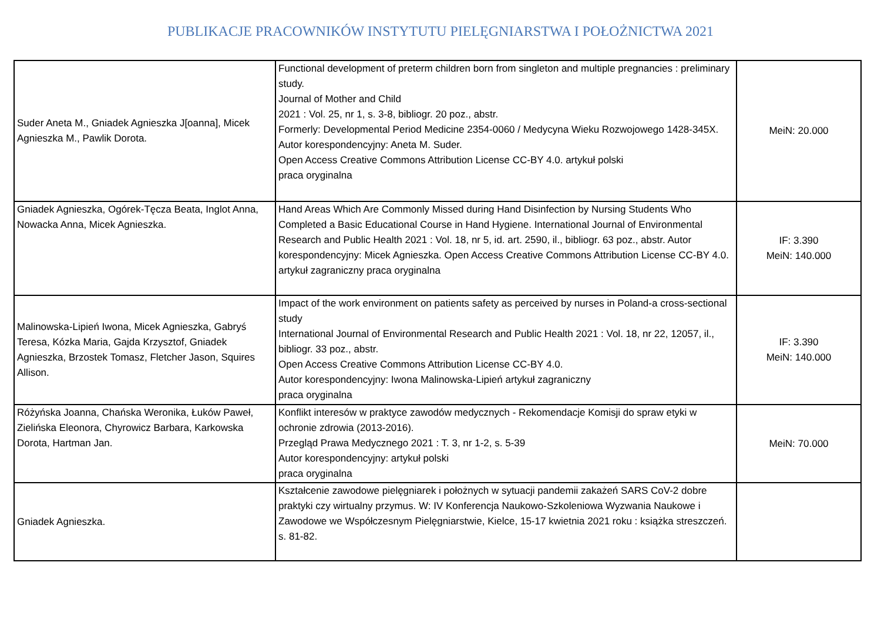PUBLIKACJE PRACOWNIKÓW INSTYTUTU PIELĘGNIARSTWA I POŁOŻNICTWA 2021
| Suder Aneta M., Gniadek Agnieszka J[oanna], Micek Agnieszka M., Pawlik Dorota. | Functional development of preterm children born from singleton and multiple pregnancies : preliminary study. Journal of Mother and Child 2021 : Vol. 25, nr 1, s. 3-8, bibliogr. 20 poz., abstr. Formerly: Developmental Period Medicine 2354-0060 / Medycyna Wieku Rozwojowego 1428-345X. Autor korespondencyjny: Aneta M. Suder. Open Access Creative Commons Attribution License CC-BY 4.0. artykuł polski praca oryginalna | MeiN: 20.000 |
| Gniadek Agnieszka, Ogórek-Tęcza Beata, Inglot Anna, Nowacka Anna, Micek Agnieszka. | Hand Areas Which Are Commonly Missed during Hand Disinfection by Nursing Students Who Completed a Basic Educational Course in Hand Hygiene. International Journal of Environmental Research and Public Health 2021 : Vol. 18, nr 5, id. art. 2590, il., bibliogr. 63 poz., abstr. Autor korespondencyjny: Micek Agnieszka. Open Access Creative Commons Attribution License CC-BY 4.0. artykuł zagraniczny praca oryginalna | IF: 3.390 MeiN: 140.000 |
| Malinowska-Lipień Iwona, Micek Agnieszka, Gabryś Teresa, Kózka Maria, Gajda Krzysztof, Gniadek Agnieszka, Brzostek Tomasz, Fletcher Jason, Squires Allison. | Impact of the work environment on patients safety as perceived by nurses in Poland-a cross-sectional study International Journal of Environmental Research and Public Health 2021 : Vol. 18, nr 22, 12057, il., bibliogr. 33 poz., abstr. Open Access Creative Commons Attribution License CC-BY 4.0. Autor korespondencyjny: Iwona Malinowska-Lipień artykuł zagraniczny praca oryginalna | IF: 3.390 MeiN: 140.000 |
| Różyńska Joanna, Chańska Weronika, Łuków Paweł, Zielińska Eleonora, Chyrowicz Barbara, Karkowska Dorota, Hartman Jan. | Konflikt interesów w praktyce zawodów medycznych - Rekomendacje Komisji do spraw etyki w ochronie zdrowia (2013-2016). Przegląd Prawa Medycznego 2021 : T. 3, nr 1-2, s. 5-39 Autor korespondencyjny: artykuł polski praca oryginalna | MeiN: 70.000 |
| Gniadek Agnieszka. | Kształcenie zawodowe pielęgniarek i położnych w sytuacji pandemii zakażeń SARS CoV-2 dobre praktyki czy wirtualny przymus. W: IV Konferencja Naukowo-Szkoleniowa Wyzwania Naukowe i Zawodowe we Współczesnym Pielęgniarstwie, Kielce, 15-17 kwietnia 2021 roku : książka streszczeń. s. 81-82. | |